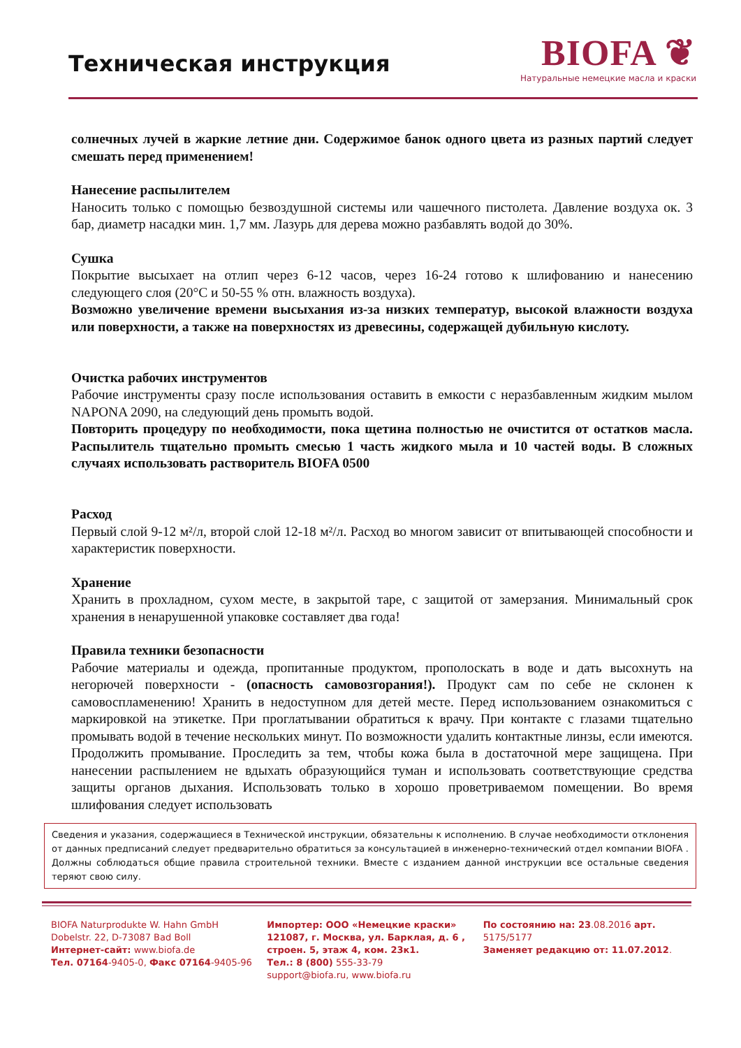Техническая инструкция
BIOFA ❦
Натуральные немецкие масла и краски
солнечных лучей в жаркие летние дни. Содержимое банок одного цвета из разных партий следует смешать перед применением!
Нанесение распылителем
Наносить только с помощью безвоздушной системы или чашечного пистолета. Давление воздуха ок. 3 бар, диаметр насадки мин. 1,7 мм. Лазурь для дерева можно разбавлять водой до 30%.
Сушка
Покрытие высыхает на отлип через 6-12 часов, через 16-24 готово к шлифованию и нанесению следующего слоя (20°C и 50-55 % отн. влажность воздуха).
Возможно увеличение времени высыхания из-за низких температур, высокой влажности воздуха или поверхности, а также на поверхностях из древесины, содержащей дубильную кислоту.
Очистка рабочих инструментов
Рабочие инструменты сразу после использования оставить в емкости с неразбавленным жидким мылом NAPONA 2090, на следующий день промыть водой.
Повторить процедуру по необходимости, пока щетина полностью не очистится от остатков масла. Распылитель тщательно промыть смесью 1 часть жидкого мыла и 10 частей воды. В сложных случаях использовать растворитель BIOFA 0500
Расход
Первый слой 9-12 м²/л, второй слой 12-18 м²/л. Расход во многом зависит от впитывающей способности и характеристик поверхности.
Хранение
Хранить в прохладном, сухом месте, в закрытой таре, с защитой от замерзания. Минимальный срок хранения в ненарушенной упаковке составляет два года!
Правила техники безопасности
Рабочие материалы и одежда, пропитанные продуктом, прополоскать в воде и дать высохнуть на негорючей поверхности - (опасность самовозгорания!). Продукт сам по себе не склонен к самовоспламенению! Хранить в недоступном для детей месте. Перед использованием ознакомиться с маркировкой на этикетке. При проглатывании обратиться к врачу. При контакте с глазами тщательно промывать водой в течение нескольких минут. По возможности удалить контактные линзы, если имеются. Продолжить промывание. Проследить за тем, чтобы кожа была в достаточной мере защищена. При нанесении распылением не вдыхать образующийся туман и использовать соответствующие средства защиты органов дыхания. Использовать только в хорошо проветриваемом помещении. Во время шлифования следует использовать
Сведения и указания, содержащиеся в Технической инструкции, обязательны к исполнению. В случае необходимости отклонения от данных предписаний следует предварительно обратиться за консультацией в инженерно-технический отдел компании BIOFA . Должны соблюдаться общие правила строительной техники. Вместе с изданием данной инструкции все остальные сведения теряют свою силу.
BIOFA Naturprodukte W. Hahn GmbH
Dobelstr. 22, D-73087 Bad Boll
Интернет-сайт: www.biofa.de
Тел. 07164-9405-0, Факс 07164-9405-96
Импортер: ООО «Немецкие краски»
121087, г. Москва, ул. Барклая, д. 6 , строен. 5, этаж 4, ком. 23к1.
Тел.: 8 (800) 555-33-79
support@biofa.ru, www.biofa.ru
По состоянию на: 23.08.2016 арт.
5175/5177
Заменяет редакцию от: 11.07.2012.